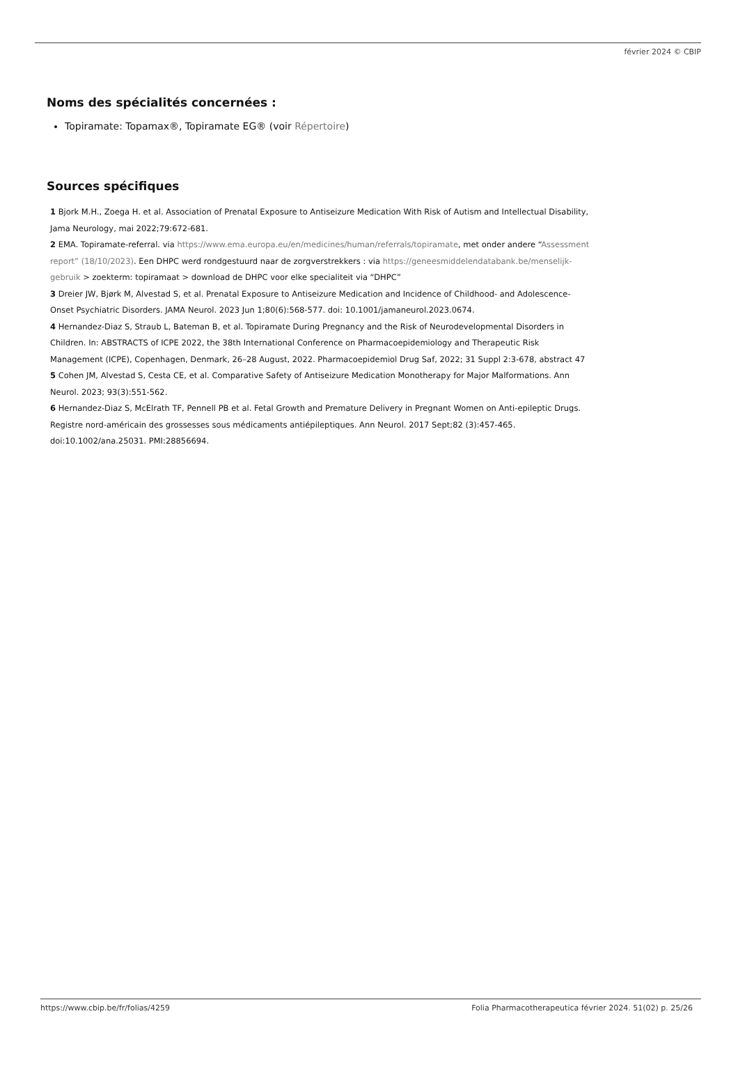février 2024 © CBIP
Noms des spécialités concernées :
Topiramate: Topamax®, Topiramate EG® (voir Répertoire)
Sources spécifiques
1 Bjork M.H., Zoega H. et al. Association of Prenatal Exposure to Antiseizure Medication With Risk of Autism and Intellectual Disability, Jama Neurology, mai 2022;79:672-681.
2 EMA. Topiramate-referral. via https://www.ema.europa.eu/en/medicines/human/referrals/topiramate, met onder andere “Assessment report” (18/10/2023). Een DHPC werd rondgestuurd naar de zorgverstrekkers : via https://geneesmiddelendatabank.be/menselijk-gebruik > zoekterm: topiramaat > download de DHPC voor elke specialiteit via “DHPC”
3 Dreier JW, Bjørk M, Alvestad S, et al. Prenatal Exposure to Antiseizure Medication and Incidence of Childhood- and Adolescence-Onset Psychiatric Disorders. JAMA Neurol. 2023 Jun 1;80(6):568-577. doi: 10.1001/jamaneurol.2023.0674.
4 Hernandez-Diaz S, Straub L, Bateman B, et al. Topiramate During Pregnancy and the Risk of Neurodevelopmental Disorders in Children. In: ABSTRACTS of ICPE 2022, the 38th International Conference on Pharmacoepidemiology and Therapeutic Risk Management (ICPE), Copenhagen, Denmark, 26–28 August, 2022. Pharmacoepidemiol Drug Saf, 2022; 31 Suppl 2:3-678, abstract 47
5 Cohen JM, Alvestad S, Cesta CE, et al. Comparative Safety of Antiseizure Medication Monotherapy for Major Malformations. Ann Neurol. 2023; 93(3):551-562.
6 Hernandez-Diaz S, McElrath TF, Pennell PB et al. Fetal Growth and Premature Delivery in Pregnant Women on Anti-epileptic Drugs. Registre nord-américain des grossesses sous médicaments antiépileptiques. Ann Neurol. 2017 Sept;82 (3):457-465. doi:10.1002/ana.25031. PMI:28856694.
https://www.cbip.be/fr/folias/4259 Folia Pharmacotherapeutica février 2024. 51(02) p. 25/26